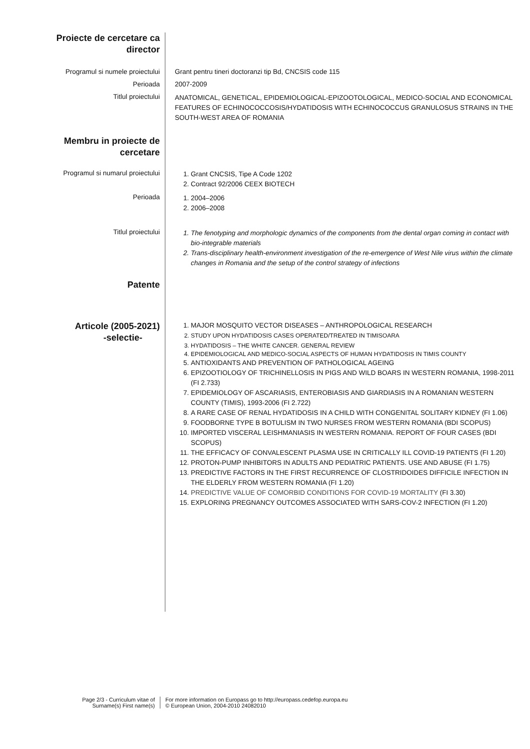Proiecte de cercetare ca
director
Programul si numele proiectului Grant pentru tineri doctoranzi tip Bd, CNCSIS code 115
Perioada 2007-2009
Titlul proiectului
ANATOMICAL, GENETICAL, EPIDEMIOLOGICAL-EPIZOOTOLOGICAL, MEDICO-SOCIAL AND ECONOMICAL FEATURES OF ECHINOCOCCOSIS/HYDATIDOSIS WITH ECHINOCOCCUS GRANULOSUS STRAINS IN THE SOUTH-WEST AREA OF ROMANIA
Membru in proiecte de
cercetare
Programul si numarul proiectului
1. Grant CNCSIS, Tipe A Code 1202
2. Contract 92/2006 CEEX BIOTECH
Perioada
1. 2004–2006
2. 2006–2008
Titlul proiectului
1. The fenotyping and morphologic dynamics of the components from the dental organ coming in contact with bio-integrable materials
2. Trans-disciplinary health-environment investigation of the re-emergence of West Nile virus within the climate changes in Romania and the setup of the control strategy of infections
Patente
Articole (2005-2021)
-selectie-
1. MAJOR MOSQUITO VECTOR DISEASES – ANTHROPOLOGICAL RESEARCH
2. STUDY UPON HYDATIDOSIS CASES OPERATED/TREATED IN TIMISOARA
3. HYDATIDOSIS – THE WHITE CANCER. GENERAL REVIEW
4. EPIDEMIOLOGICAL AND MEDICO-SOCIAL ASPECTS OF HUMAN HYDATIDOSIS IN TIMIS COUNTY
5. ANTIOXIDANTS AND PREVENTION OF PATHOLOGICAL AGEING
6. EPIZOOTIOLOGY OF TRICHINELLOSIS IN PIGS AND WILD BOARS IN WESTERN ROMANIA, 1998-2011 (FI 2.733)
7. EPIDEMIOLOGY OF ASCARIASIS, ENTEROBIASIS AND GIARDIASIS IN A ROMANIAN WESTERN COUNTY (TIMIS), 1993-2006 (FI 2.722)
8. A RARE CASE OF RENAL HYDATIDOSIS IN A CHILD WITH CONGENITAL SOLITARY KIDNEY (FI 1.06)
9. FOODBORNE TYPE B BOTULISM IN TWO NURSES FROM WESTERN ROMANIA (BDI SCOPUS)
10. IMPORTED VISCERAL LEISHMANIASIS IN WESTERN ROMANIA. REPORT OF FOUR CASES (BDI SCOPUS)
11. THE EFFICACY OF CONVALESCENT PLASMA USE IN CRITICALLY ILL COVID-19 PATIENTS (FI 1.20)
12. PROTON-PUMP INHIBITORS IN ADULTS AND PEDIATRIC PATIENTS. USE AND ABUSE (FI 1.75)
13. PREDICTIVE FACTORS IN THE FIRST RECURRENCE OF CLOSTRIDOIDES DIFFICILE INFECTION IN THE ELDERLY FROM WESTERN ROMANIA (FI 1.20)
14. PREDICTIVE VALUE OF COMORBID CONDITIONS FOR COVID-19 MORTALITY (FI 3.30)
15. EXPLORING PREGNANCY OUTCOMES ASSOCIATED WITH SARS-COV-2 INFECTION (FI 1.20)
Page 2/3 - Curriculum vitae of
Surname(s) First name(s)
For more information on Europass go to http://europass.cedefop.europa.eu
© European Union, 2004-2010 24082010